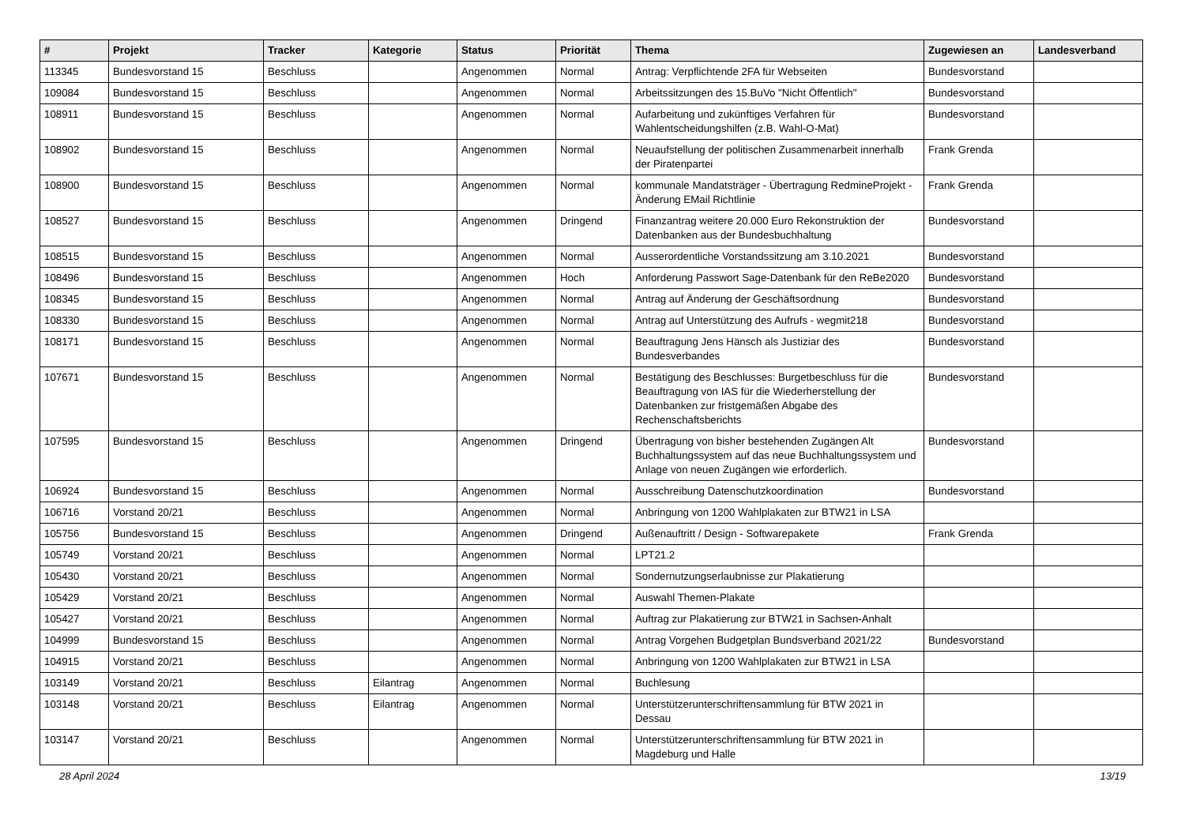| # | Projekt | Tracker | Kategorie | Status | Priorität | Thema | Zugewiesen an | Landesverband |
| --- | --- | --- | --- | --- | --- | --- | --- | --- |
| 113345 | Bundesvorstand 15 | Beschluss | | Angenommen | Normal | Antrag: Verpflichtende 2FA für Webseiten | Bundesvorstand | |
| 109084 | Bundesvorstand 15 | Beschluss | | Angenommen | Normal | Arbeitssitzungen des 15.BuVo "Nicht Öffentlich" | Bundesvorstand | |
| 108911 | Bundesvorstand 15 | Beschluss | | Angenommen | Normal | Aufarbeitung und zukünftiges Verfahren für Wahlentscheidungshilfen (z.B. Wahl-O-Mat) | Bundesvorstand | |
| 108902 | Bundesvorstand 15 | Beschluss | | Angenommen | Normal | Neuaufstellung der politischen Zusammenarbeit innerhalb der Piratenpartei | Frank Grenda | |
| 108900 | Bundesvorstand 15 | Beschluss | | Angenommen | Normal | kommunale Mandatsträger - Übertragung RedmineProjekt - Änderung EMail Richtlinie | Frank Grenda | |
| 108527 | Bundesvorstand 15 | Beschluss | | Angenommen | Dringend | Finanzantrag weitere 20.000 Euro Rekonstruktion der Datenbanken aus der Bundesbuchhaltung | Bundesvorstand | |
| 108515 | Bundesvorstand 15 | Beschluss | | Angenommen | Normal | Ausserordentliche Vorstandssitzung am 3.10.2021 | Bundesvorstand | |
| 108496 | Bundesvorstand 15 | Beschluss | | Angenommen | Hoch | Anforderung Passwort Sage-Datenbank für den ReBe2020 | Bundesvorstand | |
| 108345 | Bundesvorstand 15 | Beschluss | | Angenommen | Normal | Antrag auf Änderung der Geschäftsordnung | Bundesvorstand | |
| 108330 | Bundesvorstand 15 | Beschluss | | Angenommen | Normal | Antrag auf Unterstützung des Aufrufs - wegmit218 | Bundesvorstand | |
| 108171 | Bundesvorstand 15 | Beschluss | | Angenommen | Normal | Beauftragung Jens Hänsch als Justiziar des Bundesverbandes | Bundesvorstand | |
| 107671 | Bundesvorstand 15 | Beschluss | | Angenommen | Normal | Bestätigung des Beschlusses: Burgetbeschluss für die Beauftragung von IAS für die Wiederherstellung der Datenbanken zur fristgemäßen Abgabe des Rechenschaftsberichts | Bundesvorstand | |
| 107595 | Bundesvorstand 15 | Beschluss | | Angenommen | Dringend | Übertragung von bisher bestehenden Zugängen Alt Buchhaltungssystem auf das neue Buchhaltungssystem und Anlage von neuen Zugängen wie erforderlich. | Bundesvorstand | |
| 106924 | Bundesvorstand 15 | Beschluss | | Angenommen | Normal | Ausschreibung Datenschutzkoordination | Bundesvorstand | |
| 106716 | Vorstand 20/21 | Beschluss | | Angenommen | Normal | Anbringung von 1200 Wahlplakaten zur BTW21 in LSA | | |
| 105756 | Bundesvorstand 15 | Beschluss | | Angenommen | Dringend | Außenauftritt / Design - Softwarepakete | Frank Grenda | |
| 105749 | Vorstand 20/21 | Beschluss | | Angenommen | Normal | LPT21.2 | | |
| 105430 | Vorstand 20/21 | Beschluss | | Angenommen | Normal | Sondernutzungserlaubnisse zur Plakatierung | | |
| 105429 | Vorstand 20/21 | Beschluss | | Angenommen | Normal | Auswahl Themen-Plakate | | |
| 105427 | Vorstand 20/21 | Beschluss | | Angenommen | Normal | Auftrag zur Plakatierung zur BTW21 in Sachsen-Anhalt | | |
| 104999 | Bundesvorstand 15 | Beschluss | | Angenommen | Normal | Antrag Vorgehen Budgetplan Bundsverband 2021/22 | Bundesvorstand | |
| 104915 | Vorstand 20/21 | Beschluss | | Angenommen | Normal | Anbringung von 1200 Wahlplakaten zur BTW21 in LSA | | |
| 103149 | Vorstand 20/21 | Beschluss | Eilantrag | Angenommen | Normal | Buchlesung | | |
| 103148 | Vorstand 20/21 | Beschluss | Eilantrag | Angenommen | Normal | Unterstützerunterschriftensammlung für BTW 2021 in Dessau | | |
| 103147 | Vorstand 20/21 | Beschluss | | Angenommen | Normal | Unterstützerunterschriftensammlung für BTW 2021 in Magdeburg und Halle | | |
28 April 2024 13/19